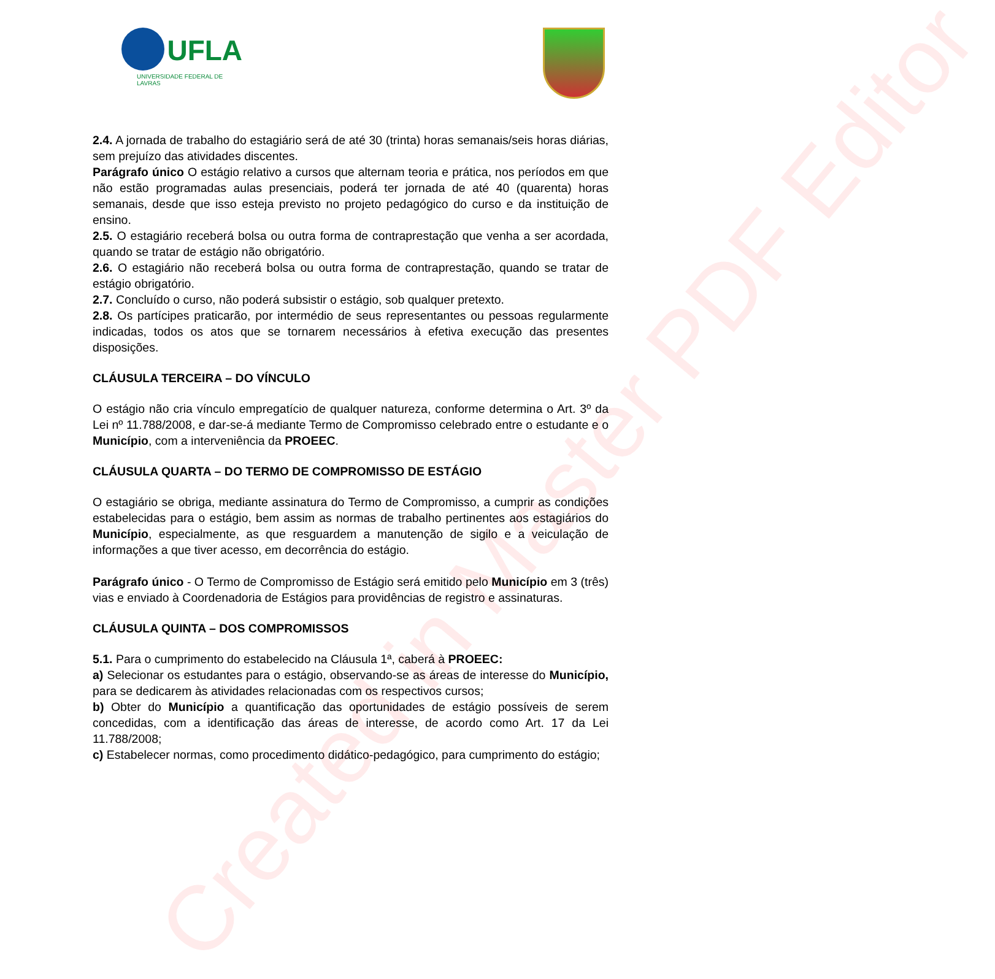Created in Master PDF Editor
UFLA
UNIVERSIDADE FEDERAL DE LAVRAS
2.4. A jornada de trabalho do estagiário será de até 30 (trinta) horas semanais/seis horas diárias, sem prejuízo das atividades discentes.
Parágrafo único O estágio relativo a cursos que alternam teoria e prática, nos períodos em que não estão programadas aulas presenciais, poderá ter jornada de até 40 (quarenta) horas semanais, desde que isso esteja previsto no projeto pedagógico do curso e da instituição de ensino.
2.5. O estagiário receberá bolsa ou outra forma de contraprestação que venha a ser acordada, quando se tratar de estágio não obrigatório.
2.6. O estagiário não receberá bolsa ou outra forma de contraprestação, quando se tratar de estágio obrigatório.
2.7. Concluído o curso, não poderá subsistir o estágio, sob qualquer pretexto.
2.8. Os partícipes praticarão, por intermédio de seus representantes ou pessoas regularmente indicadas, todos os atos que se tornarem necessários à efetiva execução das presentes disposições.
CLÁUSULA TERCEIRA – DO VÍNCULO
O estágio não cria vínculo empregatício de qualquer natureza, conforme determina o Art. 3º da Lei nº 11.788/2008, e dar-se-á mediante Termo de Compromisso celebrado entre o estudante e o Município, com a interveniência da PROEEC.
CLÁUSULA QUARTA – DO TERMO DE COMPROMISSO DE ESTÁGIO
O estagiário se obriga, mediante assinatura do Termo de Compromisso, a cumprir as condições estabelecidas para o estágio, bem assim as normas de trabalho pertinentes aos estagiários do Município, especialmente, as que resguardem a manutenção de sigilo e a veiculação de informações a que tiver acesso, em decorrência do estágio.
Parágrafo único - O Termo de Compromisso de Estágio será emitido pelo Município em 3 (três) vias e enviado à Coordenadoria de Estágios para providências de registro e assinaturas.
CLÁUSULA QUINTA – DOS COMPROMISSOS
5.1. Para o cumprimento do estabelecido na Cláusula 1ª, caberá à PROEEC:
a) Selecionar os estudantes para o estágio, observando-se as áreas de interesse do Município, para se dedicarem às atividades relacionadas com os respectivos cursos;
b) Obter do Município a quantificação das oportunidades de estágio possíveis de serem concedidas, com a identificação das áreas de interesse, de acordo como Art. 17 da Lei 11.788/2008;
c) Estabelecer normas, como procedimento didático-pedagógico, para cumprimento do estágio;